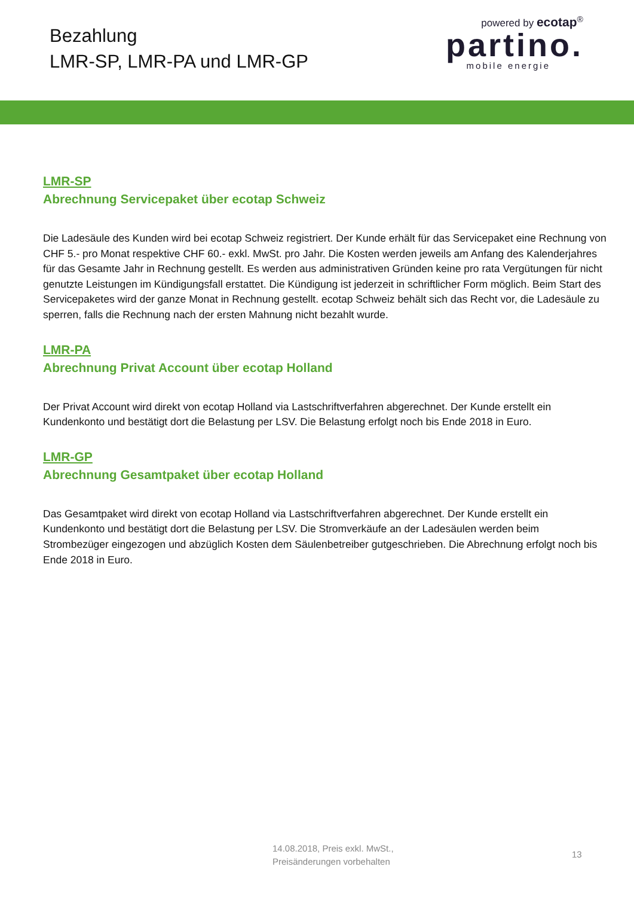Bezahlung
LMR-SP, LMR-PA und LMR-GP
powered by ecotap<sup>®</sup>
partino.
mobile energie
LMR-SP
Abrechnung Servicepaket über ecotap Schweiz
Die Ladesäule des Kunden wird bei ecotap Schweiz registriert. Der Kunde erhält für das Servicepaket eine Rechnung von CHF 5.- pro Monat respektive CHF 60.- exkl. MwSt. pro Jahr. Die Kosten werden jeweils am Anfang des Kalenderjahres für das Gesamte Jahr in Rechnung gestellt. Es werden aus administrativen Gründen keine pro rata Vergütungen für nicht genutzte Leistungen im Kündigungsfall erstattet. Die Kündigung ist jederzeit in schriftlicher Form möglich. Beim Start des Servicepaketes wird der ganze Monat in Rechnung gestellt. ecotap Schweiz behält sich das Recht vor, die Ladesäule zu sperren, falls die Rechnung nach der ersten Mahnung nicht bezahlt wurde.
LMR-PA
Abrechnung Privat Account über ecotap Holland
Der Privat Account wird direkt von ecotap Holland via Lastschriftverfahren abgerechnet. Der Kunde erstellt ein Kundenkonto und bestätigt dort die Belastung per LSV. Die Belastung erfolgt noch bis Ende 2018 in Euro.
LMR-GP
Abrechnung Gesamtpaket über ecotap Holland
Das Gesamtpaket wird direkt von ecotap Holland via Lastschriftverfahren abgerechnet. Der Kunde erstellt ein Kundenkonto und bestätigt dort die Belastung per LSV. Die Stromverkäufe an der Ladesäulen werden beim Strombezüger eingezogen und abzüglich Kosten dem Säulenbetreiber gutgeschrieben. Die Abrechnung erfolgt noch bis Ende 2018 in Euro.
14.08.2018, Preis exkl. MwSt.,
Preisänderungen vorbehalten
13